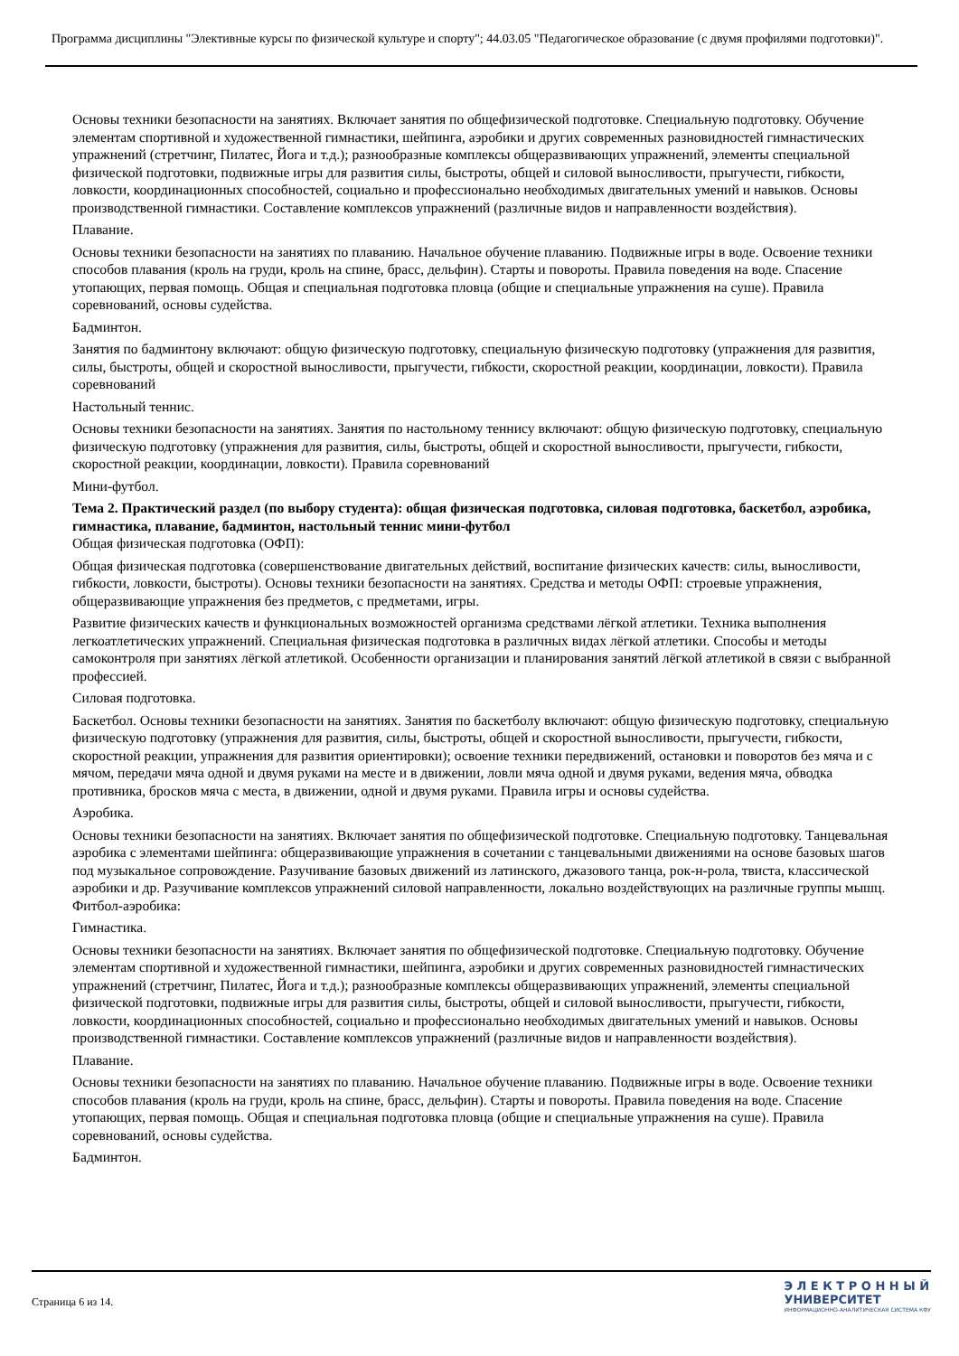Программа дисциплины "Элективные курсы по физической культуре и спорту"; 44.03.05 "Педагогическое образование (с двумя профилями подготовки)".
Основы техники безопасности на занятиях. Включает занятия по общефизической подготовке. Специальную подготовку. Обучение элементам спортивной и художественной гимнастики, шейпинга, аэробики и других современных разновидностей гимнастических упражнений (стретчинг, Пилатес, Йога и т.д.); разнообразные комплексы общеразвивающих упражнений, элементы специальной физической подготовки, подвижные игры для развития силы, быстроты, общей и силовой выносливости, прыгучести, гибкости, ловкости, координационных способностей, социально и профессионально необходимых двигательных умений и навыков. Основы производственной гимнастики. Составление комплексов упражнений (различные видов и направленности воздействия).
Плавание.
Основы техники безопасности на занятиях по плаванию. Начальное обучение плаванию. Подвижные игры в воде. Освоение техники способов плавания (кроль на груди, кроль на спине, брасс, дельфин). Старты и повороты. Правила поведения на воде. Спасение утопающих, первая помощь. Общая и специальная подготовка пловца (общие и специальные упражнения на суше). Правила соревнований, основы судейства.
Бадминтон.
Занятия по бадминтону включают: общую физическую подготовку, специальную физическую подготовку (упражнения для развития, силы, быстроты, общей и скоростной выносливости, прыгучести, гибкости, скоростной реакции, координации, ловкости). Правила соревнований
Настольный теннис.
Основы техники безопасности на занятиях. Занятия по настольному теннису включают: общую физическую подготовку, специальную физическую подготовку (упражнения для развития, силы, быстроты, общей и скоростной выносливости, прыгучести, гибкости, скоростной реакции, координации, ловкости). Правила соревнований
Мини-футбол.
Тема 2. Практический раздел (по выбору студента): общая физическая подготовка, силовая подготовка, баскетбол, аэробика, гимнастика, плавание, бадминтон, настольный теннис мини-футбол
Общая физическая подготовка (ОФП):
Общая физическая подготовка (совершенствование двигательных действий, воспитание физических качеств: силы, выносливости, гибкости, ловкости, быстроты). Основы техники безопасности на занятиях. Средства и методы ОФП: строевые упражнения, общеразвивающие упражнения без предметов, с предметами, игры.
Развитие физических качеств и функциональных возможностей организма средствами лёгкой атлетики. Техника выполнения легкоатлетических упражнений. Специальная физическая подготовка в различных видах лёгкой атлетики. Способы и методы самоконтроля при занятиях лёгкой атлетикой. Особенности организации и планирования занятий лёгкой атлетикой в связи с выбранной профессией.
Силовая подготовка.
Баскетбол. Основы техники безопасности на занятиях. Занятия по баскетболу включают: общую физическую подготовку, специальную физическую подготовку (упражнения для развития, силы, быстроты, общей и скоростной выносливости, прыгучести, гибкости, скоростной реакции, упражнения для развития ориентировки); освоение техники передвижений, остановки и поворотов без мяча и с мячом, передачи мяча одной и двумя руками на месте и в движении, ловли мяча одной и двумя руками, ведения мяча, обводка противника, бросков мяча с места, в движении, одной и двумя руками. Правила игры и основы судейства.
Аэробика.
Основы техники безопасности на занятиях. Включает занятия по общефизической подготовке. Специальную подготовку. Танцевальная аэробика с элементами шейпинга: общеразвивающие упражнения в сочетании с танцевальными движениями на основе базовых шагов под музыкальное сопровождение. Разучивание базовых движений из латинского, джазового танца, рок-н-рола, твиста, классической аэробики и др. Разучивание комплексов упражнений силовой направленности, локально воздействующих на различные группы мышц. Фитбол-аэробика:
Гимнастика.
Основы техники безопасности на занятиях. Включает занятия по общефизической подготовке. Специальную подготовку. Обучение элементам спортивной и художественной гимнастики, шейпинга, аэробики и других современных разновидностей гимнастических упражнений (стретчинг, Пилатес, Йога и т.д.); разнообразные комплексы общеразвивающих упражнений, элементы специальной физической подготовки, подвижные игры для развития силы, быстроты, общей и силовой выносливости, прыгучести, гибкости, ловкости, координационных способностей, социально и профессионально необходимых двигательных умений и навыков. Основы производственной гимнастики. Составление комплексов упражнений (различные видов и направленности воздействия).
Плавание.
Основы техники безопасности на занятиях по плаванию. Начальное обучение плаванию. Подвижные игры в воде. Освоение техники способов плавания (кроль на груди, кроль на спине, брасс, дельфин). Старты и повороты. Правила поведения на воде. Спасение утопающих, первая помощь. Общая и специальная подготовка пловца (общие и специальные упражнения на суше). Правила соревнований, основы судейства.
Бадминтон.
Страница 6 из 14.
Э Л Е К Т Р О Н Н Ы Й
УНИВЕРСИТЕТ
ИНФОРМАЦИОННО-АНАЛИТИЧЕСКАЯ СИСТЕМА КФУ